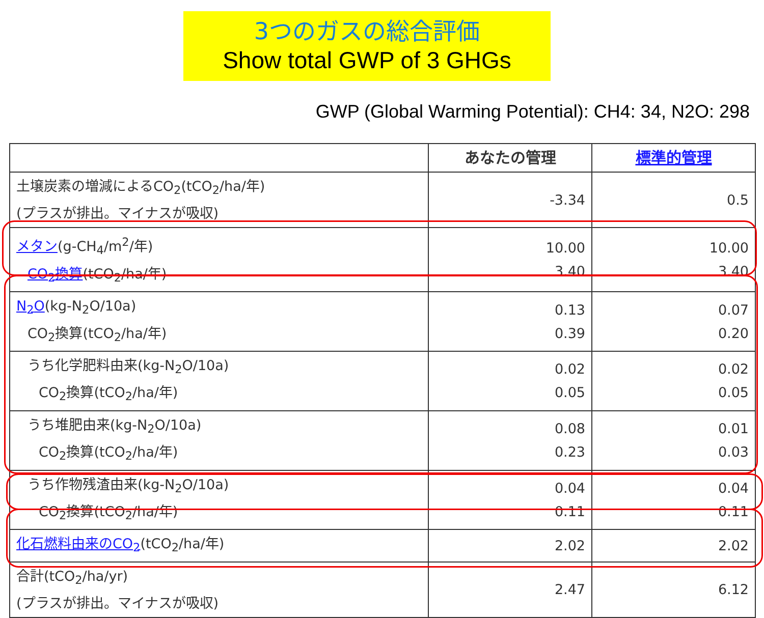3つのガスの総合評価
Show total GWP of 3 GHGs
GWP (Global Warming Potential): CH4: 34, N2O: 298
| | あなたの管理 | 標準的管理 |
| --- | --- | --- |
| 土壌炭素の増減によるCO<sub>2</sub>(tCO<sub>2</sub>/ha/年) (プラスが排出。マイナスが吸収) | -3.34 | 0.5 |
| メタン (g-CH<sub>4</sub>/m<sup>2</sup>/年) CO<sub>2</sub>換算 (tCO<sub>2</sub>/ha/年) | 10.00 3.40 | 10.00 3.40 |
| N<sub>2</sub>O (kg-N<sub>2</sub>O/10a) CO<sub>2</sub>換算(tCO<sub>2</sub>/ha/年) | 0.13 0.39 | 0.07 0.20 |
| うち化学肥料由来(kg-N<sub>2</sub>O/10a) CO<sub>2</sub>換算(tCO<sub>2</sub>/ha/年) | 0.02 0.05 | 0.02 0.05 |
| うち堆肥由来(kg-N<sub>2</sub>O/10a) CO<sub>2</sub>換算(tCO<sub>2</sub>/ha/年) | 0.08 0.23 | 0.01 0.03 |
| うち作物残渣由来(kg-N<sub>2</sub>O/10a) CO<sub>2</sub>換算(tCO<sub>2</sub>/ha/年) | 0.04 0.11 | 0.04 0.11 |
| 化石燃料由来のCO<sub>2</sub> (tCO<sub>2</sub>/ha/年) | 2.02 | 2.02 |
| 合計(tCO<sub>2</sub>/ha/yr) (プラスが排出。マイナスが吸収) | 2.47 | 6.12 |